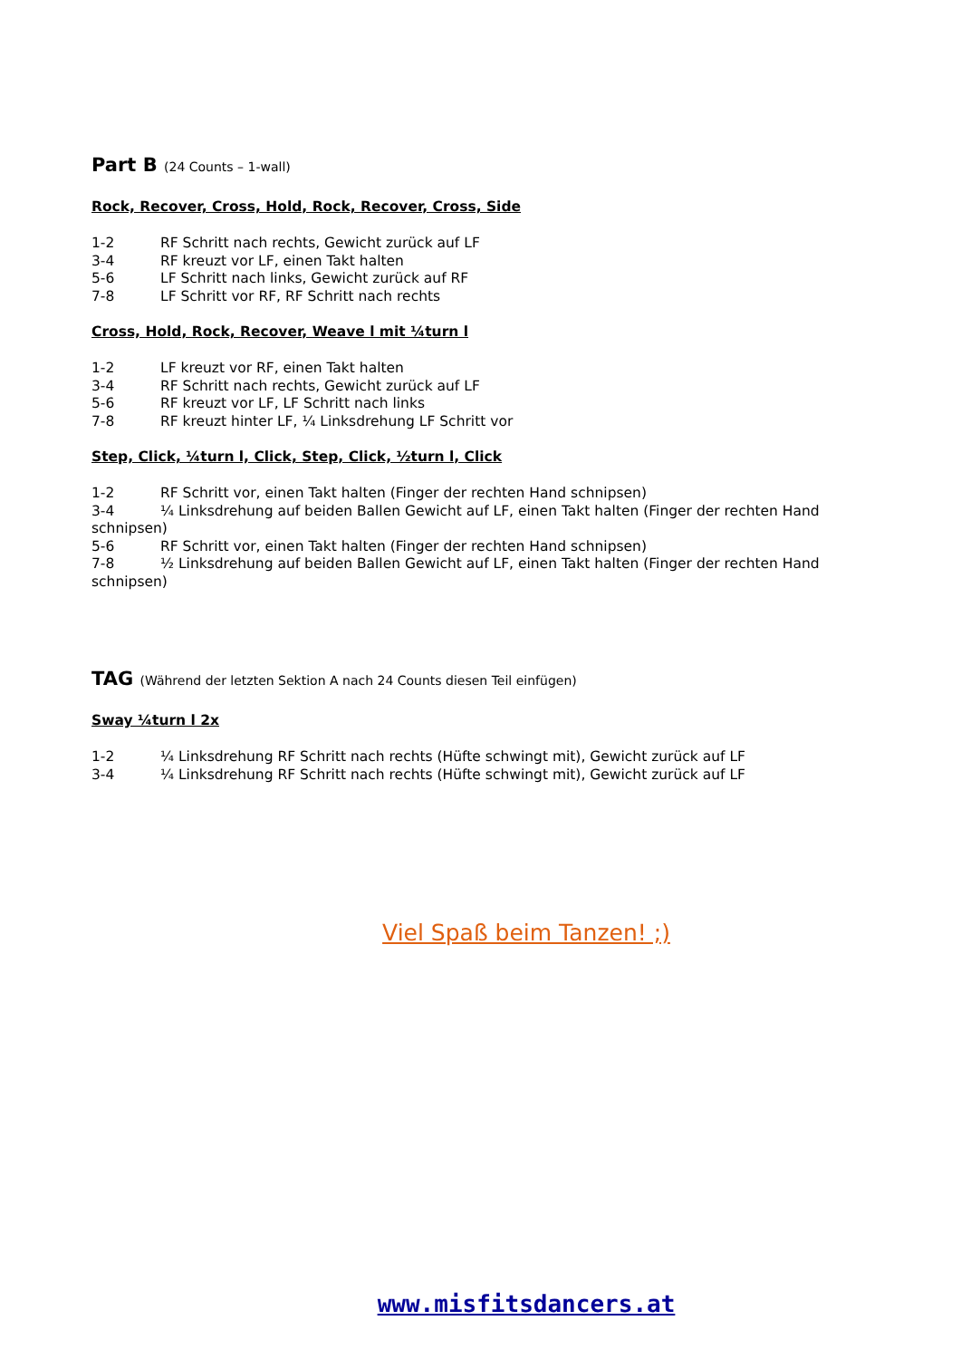Part B (24 Counts – 1-wall)
Rock, Recover, Cross, Hold, Rock, Recover, Cross, Side
1-2 RF Schritt nach rechts, Gewicht zurück auf LF
3-4 RF kreuzt vor LF, einen Takt halten
5-6 LF Schritt nach links, Gewicht zurück auf RF
7-8 LF Schritt vor RF, RF Schritt nach rechts
Cross, Hold, Rock, Recover, Weave l mit ¼turn l
1-2 LF kreuzt vor RF, einen Takt halten
3-4 RF Schritt nach rechts, Gewicht zurück auf LF
5-6 RF kreuzt vor LF, LF Schritt nach links
7-8 RF kreuzt hinter LF, ¼ Linksdrehung LF Schritt vor
Step, Click, ¼turn l, Click, Step, Click, ½turn l, Click
1-2 RF Schritt vor, einen Takt halten (Finger der rechten Hand schnipsen)
3-4 ¼ Linksdrehung auf beiden Ballen Gewicht auf LF, einen Takt halten (Finger der rechten Hand schnipsen)
5-6 RF Schritt vor, einen Takt halten (Finger der rechten Hand schnipsen)
7-8 ½ Linksdrehung auf beiden Ballen Gewicht auf LF, einen Takt halten (Finger der rechten Hand schnipsen)
TAG (Während der letzten Sektion A nach 24 Counts diesen Teil einfügen)
Sway ¼turn l 2x
1-2 ¼ Linksdrehung RF Schritt nach rechts (Hüfte schwingt mit), Gewicht zurück auf LF
3-4 ¼ Linksdrehung RF Schritt nach rechts (Hüfte schwingt mit), Gewicht zurück auf LF
Viel Spaß beim Tanzen! ;)
www.misfitsdancers.at